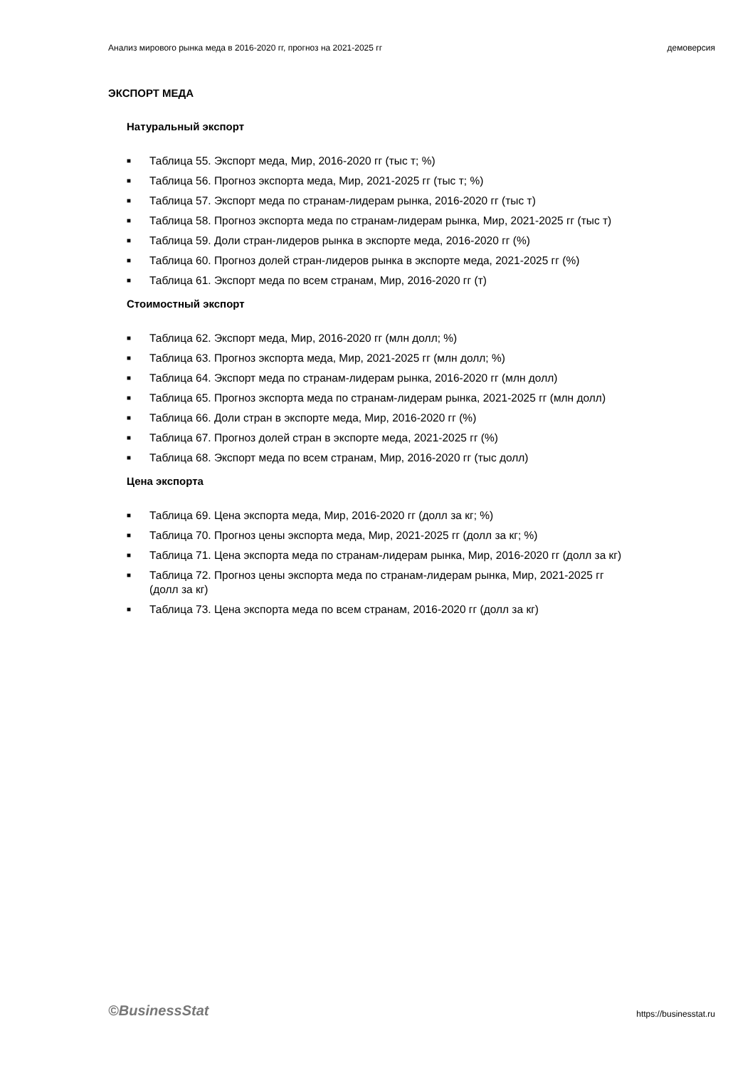Анализ мирового рынка меда в 2016-2020 гг, прогноз на 2021-2025 гг демоверсия
ЭКСПОРТ МЕДА
Натуральный экспорт
■ Таблица 55. Экспорт меда, Мир, 2016-2020 гг (тыс т; %)
■ Таблица 56. Прогноз экспорта меда, Мир, 2021-2025 гг (тыс т; %)
■ Таблица 57. Экспорт меда по странам-лидерам рынка, 2016-2020 гг (тыс т)
■ Таблица 58. Прогноз экспорта меда по странам-лидерам рынка, Мир, 2021-2025 гг (тыс т)
■ Таблица 59. Доли стран-лидеров рынка в экспорте меда, 2016-2020 гг (%)
■ Таблица 60. Прогноз долей стран-лидеров рынка в экспорте меда, 2021-2025 гг (%)
■ Таблица 61. Экспорт меда по всем странам, Мир, 2016-2020 гг (т)
Стоимостный экспорт
■ Таблица 62. Экспорт меда, Мир, 2016-2020 гг (млн долл; %)
■ Таблица 63. Прогноз экспорта меда, Мир, 2021-2025 гг (млн долл; %)
■ Таблица 64. Экспорт меда по странам-лидерам рынка, 2016-2020 гг (млн долл)
■ Таблица 65. Прогноз экспорта меда по странам-лидерам рынка, 2021-2025 гг (млн долл)
■ Таблица 66. Доли стран в экспорте меда, Мир, 2016-2020 гг (%)
■ Таблица 67. Прогноз долей стран в экспорте меда, 2021-2025 гг (%)
■ Таблица 68. Экспорт меда по всем странам, Мир, 2016-2020 гг (тыс долл)
Цена экспорта
■ Таблица 69. Цена экспорта меда, Мир, 2016-2020 гг (долл за кг; %)
■ Таблица 70. Прогноз цены экспорта меда, Мир, 2021-2025 гг (долл за кг; %)
■ Таблица 71. Цена экспорта меда по странам-лидерам рынка, Мир, 2016-2020 гг (долл за кг)
■ Таблица 72. Прогноз цены экспорта меда по странам-лидерам рынка, Мир, 2021-2025 гг
(долл за кг)
■ Таблица 73. Цена экспорта меда по всем странам, 2016-2020 гг (долл за кг)
©BusinessStat https://businesstat.ru